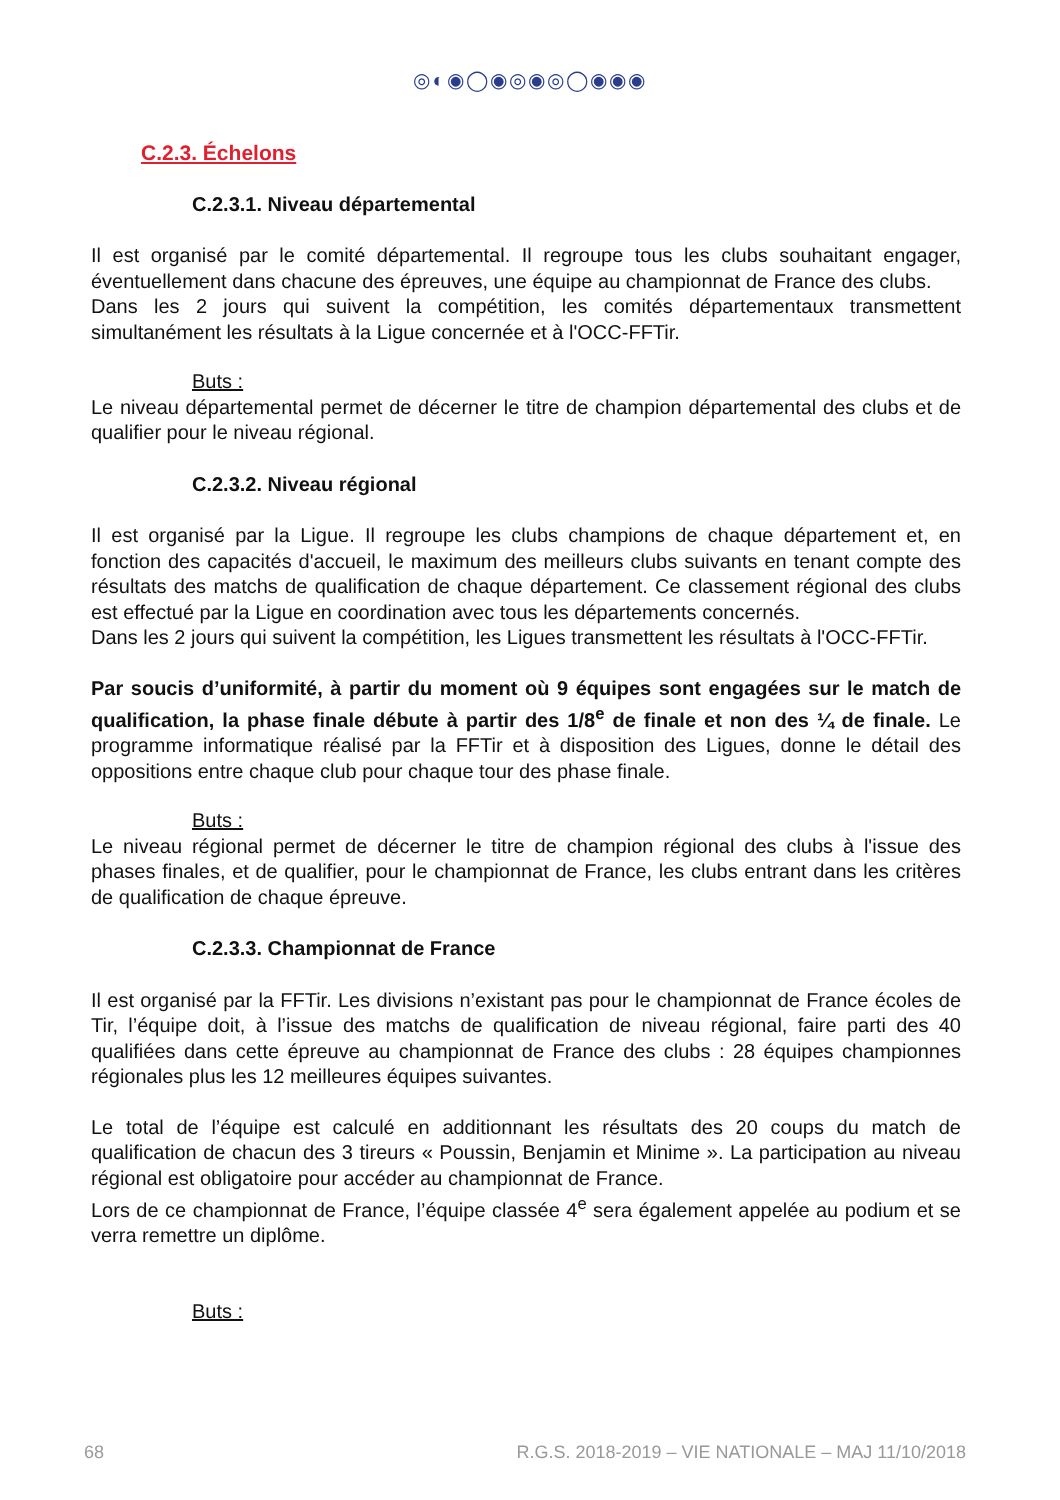◎◐◉◯◉◎◉◎◯◉◉◉
C.2.3. Échelons
C.2.3.1. Niveau départemental
Il est organisé par le comité départemental. Il regroupe tous les clubs souhaitant engager, éventuellement dans chacune des épreuves, une équipe au championnat de France des clubs.
Dans les 2 jours qui suivent la compétition, les comités départementaux transmettent simultanément les résultats à la Ligue concernée et à l'OCC-FFTir.
Buts :
Le niveau départemental permet de décerner le titre de champion départemental des clubs et de qualifier pour le niveau régional.
C.2.3.2. Niveau régional
Il est organisé par la Ligue. Il regroupe les clubs champions de chaque département et, en fonction des capacités d'accueil, le maximum des meilleurs clubs suivants en tenant compte des résultats des matchs de qualification de chaque département. Ce classement régional des clubs est effectué par la Ligue en coordination avec tous les départements concernés.
Dans les 2 jours qui suivent la compétition, les Ligues transmettent les résultats à l'OCC-FFTir.
Par soucis d’uniformité, à partir du moment où 9 équipes sont engagées sur le match de qualification, la phase finale débute à partir des 1/8<sup>e</sup> de finale et non des ¼ de finale. Le programme informatique réalisé par la FFTir et à disposition des Ligues, donne le détail des oppositions entre chaque club pour chaque tour des phase finale.
Buts :
Le niveau régional permet de décerner le titre de champion régional des clubs à l'issue des phases finales, et de qualifier, pour le championnat de France, les clubs entrant dans les critères de qualification de chaque épreuve.
C.2.3.3. Championnat de France
Il est organisé par la FFTir. Les divisions n’existant pas pour le championnat de France écoles de Tir, l’équipe doit, à l’issue des matchs de qualification de niveau régional, faire parti des 40 qualifiées dans cette épreuve au championnat de France des clubs : 28 équipes championnes régionales plus les 12 meilleures équipes suivantes.
Le total de l’équipe est calculé en additionnant les résultats des 20 coups du match de qualification de chacun des 3 tireurs « Poussin, Benjamin et Minime ». La participation au niveau régional est obligatoire pour accéder au championnat de France.
Lors de ce championnat de France, l’équipe classée 4<sup>e</sup> sera également appelée au podium et se verra remettre un diplôme.
Buts :
68 R.G.S. 2018-2019 – VIE NATIONALE – MAJ 11/10/2018